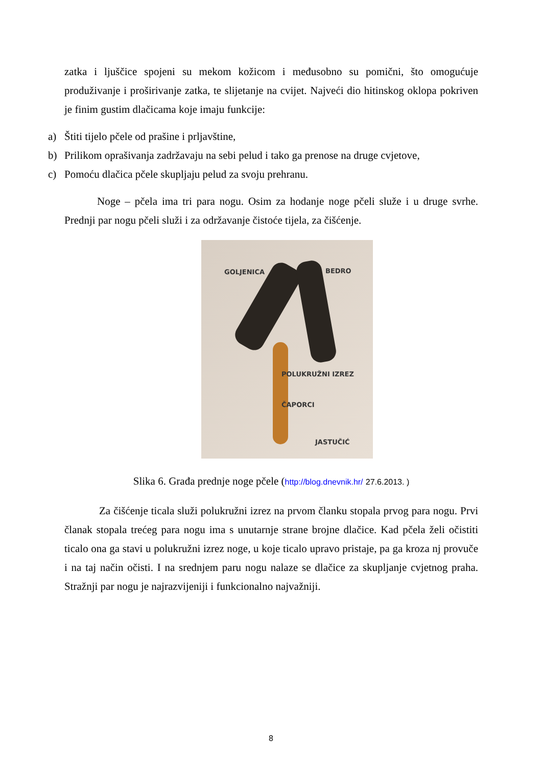zatka i ljuščice spojeni su mekom kožicom i međusobno su pomični, što omogućuje produživanje i proširivanje zatka, te slijetanje na cvijet. Najveći dio hitinskog oklopa pokriven je finim gustim dlačicama koje imaju funkcije:
a) Štiti tijelo pčele od prašine i prljavštine,
b) Prilikom oprašivanja zadržavaju na sebi pelud i tako ga prenose na druge cvjetove,
c) Pomoću dlačica pčele skupljaju pelud za svoju prehranu.
Noge – pčela ima tri para nogu. Osim za hodanje noge pčeli služe i u druge svrhe. Prednji par nogu pčeli služi i za održavanje čistoće tijela, za čišćenje.
GOLJENICA BEDRO
POLUKRUŽNI IZREZ
ČAPORCI
JASTUČIĆ
Slika 6. Građa prednje noge pčele (http://blog.dnevnik.hr/ 27.6.2013. )
Za čišćenje ticala služi polukružni izrez na prvom članku stopala prvog para nogu. Prvi članak stopala trećeg para nogu ima s unutarnje strane brojne dlačice. Kad pčela želi očistiti ticalo ona ga stavi u polukružni izrez noge, u koje ticalo upravo pristaje, pa ga kroza nj provuče i na taj način očisti. I na srednjem paru nogu nalaze se dlačice za skupljanje cvjetnog praha. Stražnji par nogu je najrazvijeniji i funkcionalno najvažniji.
8